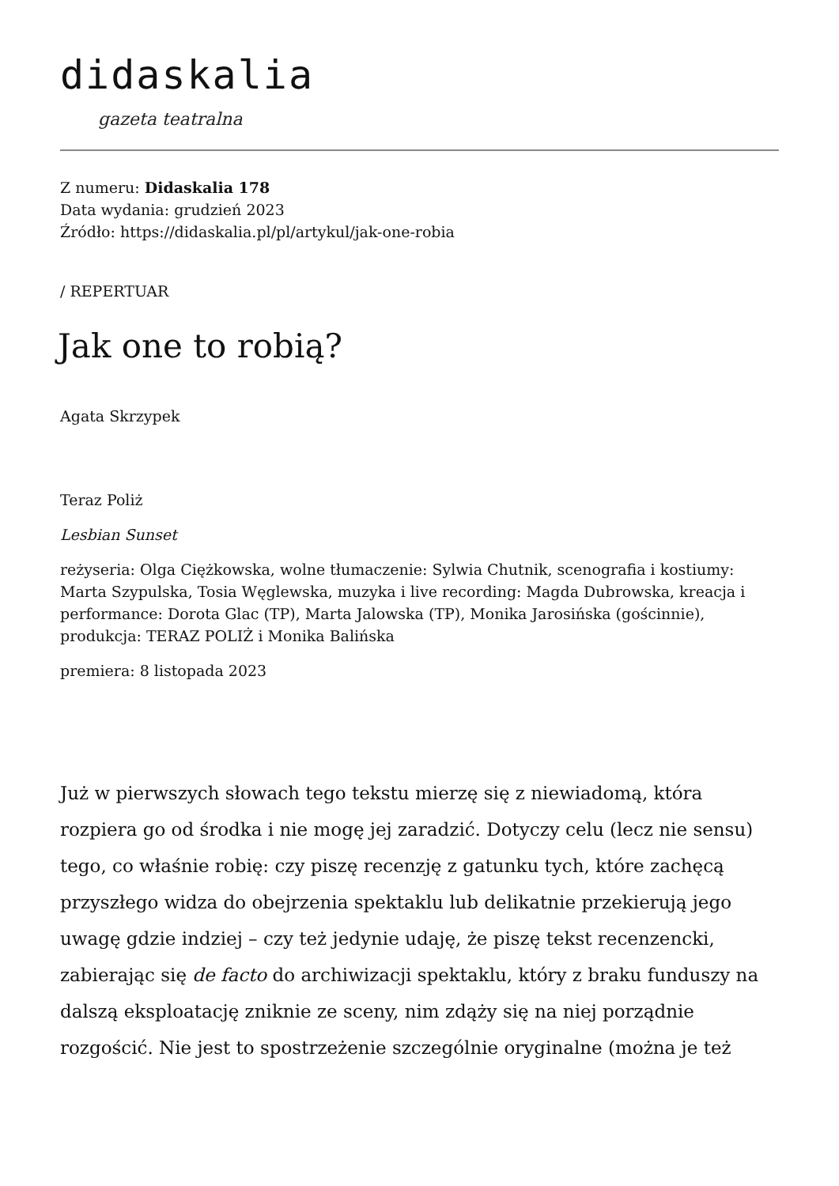didaskalia
gazeta teatralna
Z numeru: Didaskalia 178
Data wydania: grudzień 2023
Źródło: https://didaskalia.pl/pl/artykul/jak-one-robia
/ REPERTUAR
Jak one to robią?
Agata Skrzypek
Teraz Poliż
Lesbian Sunset
reżyseria: Olga Ciężkowska, wolne tłumaczenie: Sylwia Chutnik, scenografia i kostiumy: Marta Szypulska, Tosia Węglewska, muzyka i live recording: Magda Dubrowska, kreacja i performance: Dorota Glac (TP), Marta Jalowska (TP), Monika Jarosińska (gościnnie), produkcja: TERAZ POLIŻ i Monika Balińska
premiera: 8 listopada 2023
Już w pierwszych słowach tego tekstu mierzę się z niewiadomą, która rozpiera go od środka i nie mogę jej zaradzić. Dotyczy celu (lecz nie sensu) tego, co właśnie robię: czy piszę recenzję z gatunku tych, które zachęcą przyszłego widza do obejrzenia spektaklu lub delikatnie przekierują jego uwagę gdzie indziej – czy też jedynie udaję, że piszę tekst recenzencki, zabierając się de facto do archiwizacji spektaklu, który z braku funduszy na dalszą eksploatację zniknie ze sceny, nim zdąży się na niej porządnie rozgościć. Nie jest to spostrzeżenie szczególnie oryginalne (można je też